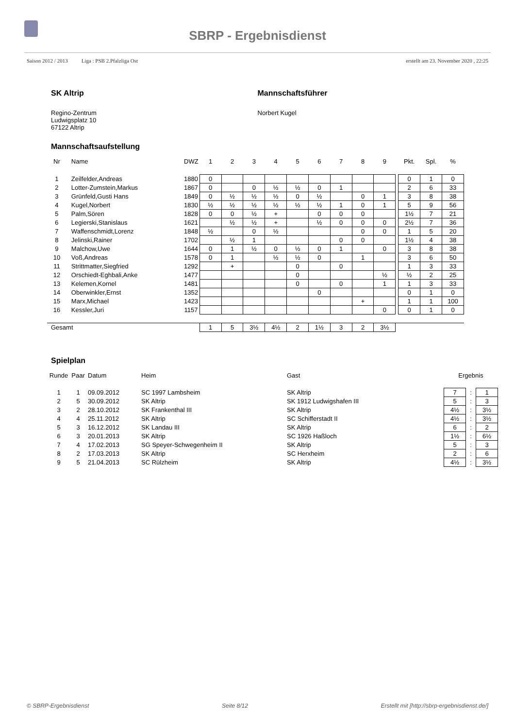SBRP - Ergebnisdienst
Saison 2012 / 2013 Liga : PSB 2.Pfalzliga Ost erstellt am 23. November 2020 , 22:25
SK Altrip
Regino-Zentrum
Ludwigsplatz 10
67122 Altrip
Mannschaftsführer
Norbert Kugel
Mannschaftsaufstellung
| Nr | Name | DWZ | 1 | 2 | 3 | 4 | 5 | 6 | 7 | 8 | 9 | | Pkt. | Spl. | % |
| --- | --- | --- | --- | --- | --- | --- | --- | --- | --- | --- | --- | --- | --- | --- | --- |
| 1 | Zeilfelder,Andreas | 1880 | 0 | | | | | | | | | | 0 | 1 | 0 |
| 2 | Lotter-Zumstein,Markus | 1867 | 0 | | 0 | ½ | ½ | 0 | 1 | | | | 2 | 6 | 33 |
| 3 | Grünfeld,Gusti Hans | 1849 | 0 | ½ | ½ | ½ | 0 | ½ | | 0 | 1 | | 3 | 8 | 38 |
| 4 | Kugel,Norbert | 1830 | ½ | ½ | ½ | ½ | ½ | ½ | 1 | 0 | 1 | | 5 | 9 | 56 |
| 5 | Palm,Sören | 1828 | 0 | 0 | ½ | + | | 0 | 0 | 0 | | | 1½ | 7 | 21 |
| 6 | Legierski,Stanislaus | 1621 | | ½ | ½ | + | | ½ | 0 | 0 | 0 | | 2½ | 7 | 36 |
| 7 | Waffenschmidt,Lorenz | 1848 | ½ | | 0 | ½ | | | | 0 | 0 | | 1 | 5 | 20 |
| 8 | Jelinski,Rainer | 1702 | | ½ | 1 | | | | 0 | 0 | | | 1½ | 4 | 38 |
| 9 | Malchow,Uwe | 1644 | 0 | 1 | ½ | 0 | ½ | 0 | 1 | | 0 | | 3 | 8 | 38 |
| 10 | Voß,Andreas | 1578 | 0 | 1 | | ½ | ½ | 0 | | 1 | | | 3 | 6 | 50 |
| 11 | Strittmatter,Siegfried | 1292 | | + | | | 0 | | 0 | | | | 1 | 3 | 33 |
| 12 | Orschiedt-Eghbali,Anke | 1477 | | | | | 0 | | | | ½ | | ½ | 2 | 25 |
| 13 | Kelemen,Kornel | 1481 | | | | | 0 | | 0 | | 1 | | 1 | 3 | 33 |
| 14 | Oberwinkler,Ernst | 1352 | | | | | | 0 | | | | | 0 | 1 | 0 |
| 15 | Marx,Michael | 1423 | | | | | | | | + | | | 1 | 1 | 100 |
| 16 | Kessler,Juri | 1157 | | | | | | | | | 0 | | 0 | 1 | 0 |
| Gesamt | | | 1 | 5 | 3½ | 4½ | 2 | 1½ | 3 | 2 | 3½ | | | | |
Spielplan
| Runde | Paar | Datum | Heim | Gast | Ergebnis | | |
| --- | --- | --- | --- | --- | --- | --- | --- |
| 1 | 1 | 09.09.2012 | SC 1997 Lambsheim | SK Altrip | 7 | : | 1 |
| 2 | 5 | 30.09.2012 | SK Altrip | SK 1912 Ludwigshafen III | 5 | : | 3 |
| 3 | 2 | 28.10.2012 | SK Frankenthal III | SK Altrip | 4½ | : | 3½ |
| 4 | 4 | 25.11.2012 | SK Altrip | SC Schifferstadt II | 4½ | : | 3½ |
| 5 | 3 | 16.12.2012 | SK Landau III | SK Altrip | 6 | : | 2 |
| 6 | 3 | 20.01.2013 | SK Altrip | SC 1926 Haßloch | 1½ | : | 6½ |
| 7 | 4 | 17.02.2013 | SG Speyer-Schwegenheim II | SK Altrip | 5 | : | 3 |
| 8 | 2 | 17.03.2013 | SK Altrip | SC Herxheim | 2 | : | 6 |
| 9 | 5 | 21.04.2013 | SC Rülzheim | SK Altrip | 4½ | : | 3½ |
© SBRP-Ergebnisdienst Seite 8/12 Erstellt mit [http://sbrp-ergebnisdienst.de/]